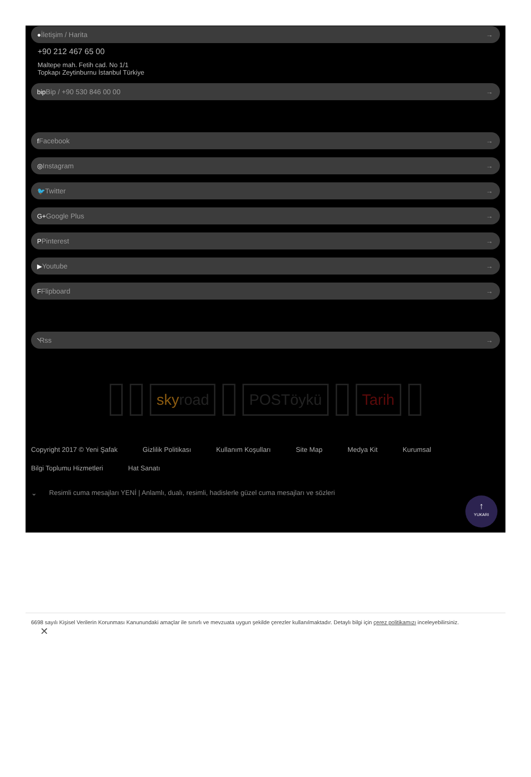●İletişim / Harita →
+90 212 467 65 00
Maltepe mah. Fetih cad. No 1/1
Topkapı Zeytinburnu İstanbul Türkiye
bip Bip / +90 530 846 00 00 →
f Facebook →
◎Instagram →
🐦Twitter →
G+Google Plus →
PPinterest →
▶Youtube →
FFlipboard →
◝Rss →
sky road POSTöykü Tarih
Copyright 2017 © Yeni Şafak Gizlilik Politikası Kullanım Koşulları Site Map Medya Kit Kurumsal Bilgi Toplumu Hizmetleri Hat Sanatı
⌄ Resimli cuma mesajları YENİ | Anlamlı, dualı, resimli, hadislerle güzel cuma mesajları ve sözleri
↑
YUKARI
6698 sayılı Kişisel Verilerin Korunması Kanunundaki amaçlar ile sınırlı ve mevzuata uygun şekilde çerezler kullanılmaktadır. Detaylı bilgi için çerez politikamızı inceleyebilirsiniz.
✕